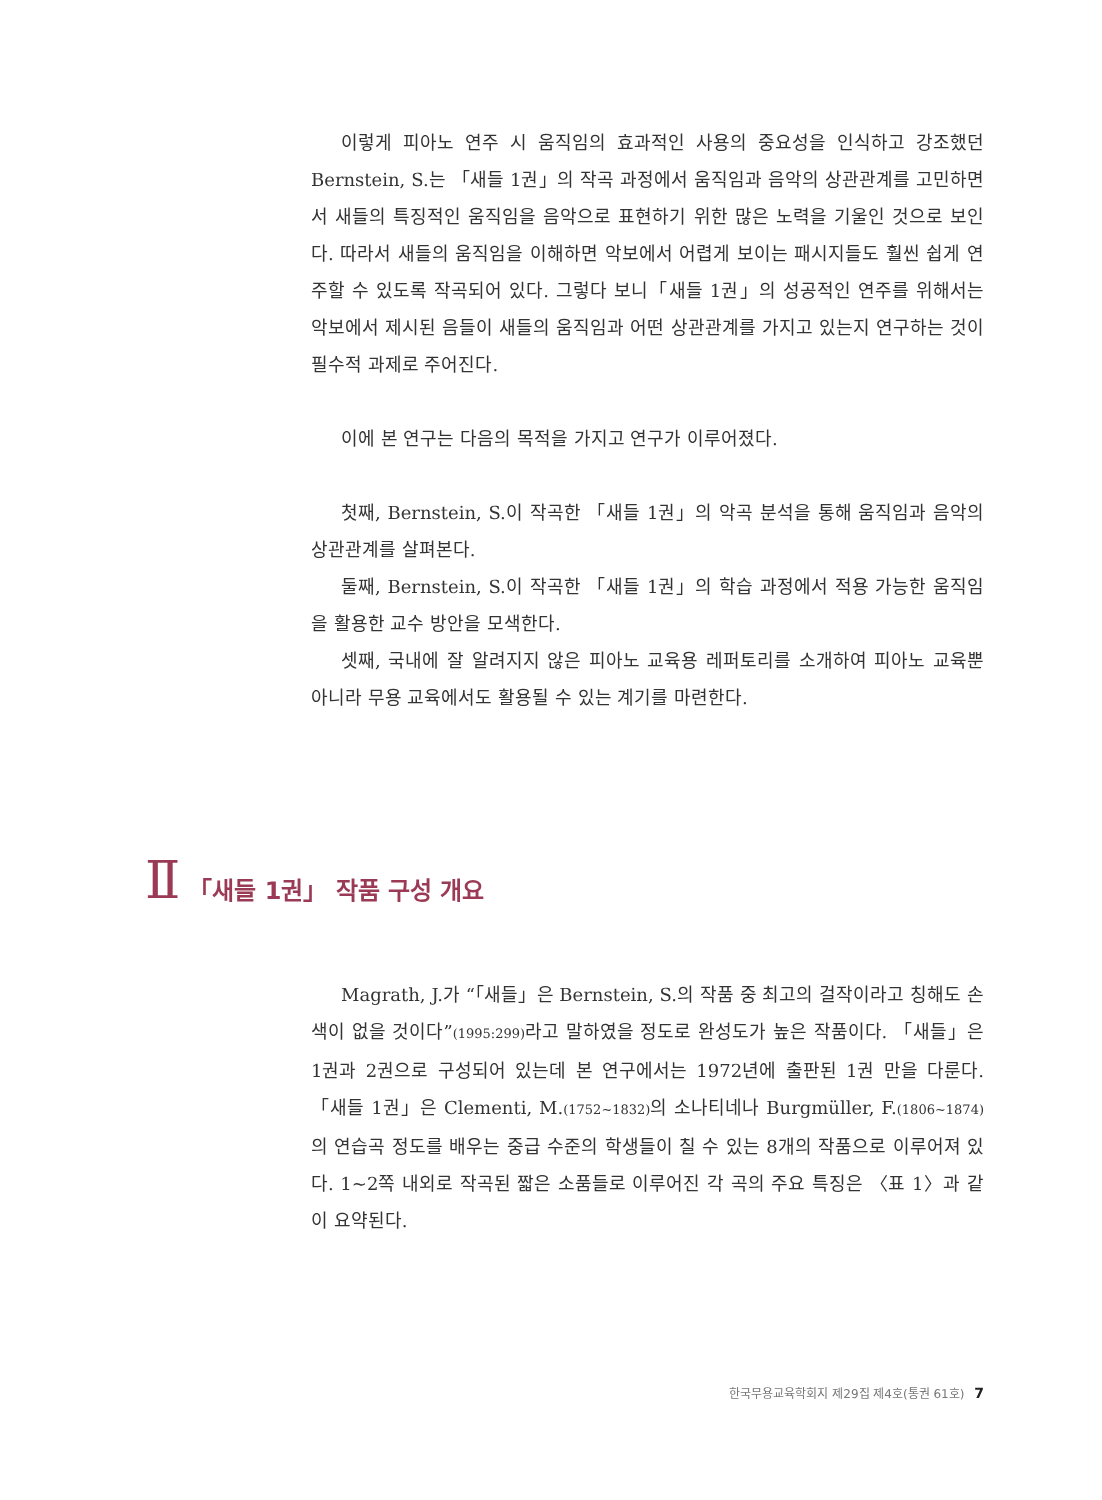이렇게 피아노 연주 시 움직임의 효과적인 사용의 중요성을 인식하고 강조했던 Bernstein, S.는 「새들 1권」의 작곡 과정에서 움직임과 음악의 상관관계를 고민하면서 새들의 특징적인 움직임을 음악으로 표현하기 위한 많은 노력을 기울인 것으로 보인다. 따라서 새들의 움직임을 이해하면 악보에서 어렵게 보이는 패시지들도 훨씬 쉽게 연주할 수 있도록 작곡되어 있다. 그렇다 보니「새들 1권」의 성공적인 연주를 위해서는 악보에서 제시된 음들이 새들의 움직임과 어떤 상관관계를 가지고 있는지 연구하는 것이 필수적 과제로 주어진다.
이에 본 연구는 다음의 목적을 가지고 연구가 이루어졌다.
첫째, Bernstein, S.이 작곡한 「새들 1권」의 악곡 분석을 통해 움직임과 음악의 상관관계를 살펴본다.
둘째, Bernstein, S.이 작곡한 「새들 1권」의 학습 과정에서 적용 가능한 움직임을 활용한 교수 방안을 모색한다.
셋째, 국내에 잘 알려지지 않은 피아노 교육용 레퍼토리를 소개하여 피아노 교육뿐 아니라 무용 교육에서도 활용될 수 있는 계기를 마련한다.
Ⅱ 「새들 1권」 작품 구성 개요
Magrath, J.가 “「새들」은 Bernstein, S.의 작품 중 최고의 걸작이라고 칭해도 손색이 없을 것이다”(1995:299) 라고 말하였을 정도로 완성도가 높은 작품이다. 「새들」은 1권과 2권으로 구성되어 있는데 본 연구에서는 1972년에 출판된 1권 만을 다룬다. 「새들 1권」은 Clementi, M.(1752~1832) 의 소나티네나 Burgmüller, F.(1806~1874) 의 연습곡 정도를 배우는 중급 수준의 학생들이 칠 수 있는 8개의 작품으로 이루어져 있다. 1~2쪽 내외로 작곡된 짧은 소품들로 이루어진 각 곡의 주요 특징은 〈표 1〉과 같이 요약된다.
한국무용교육학회지 제29집 제4호(통권 61호) 7